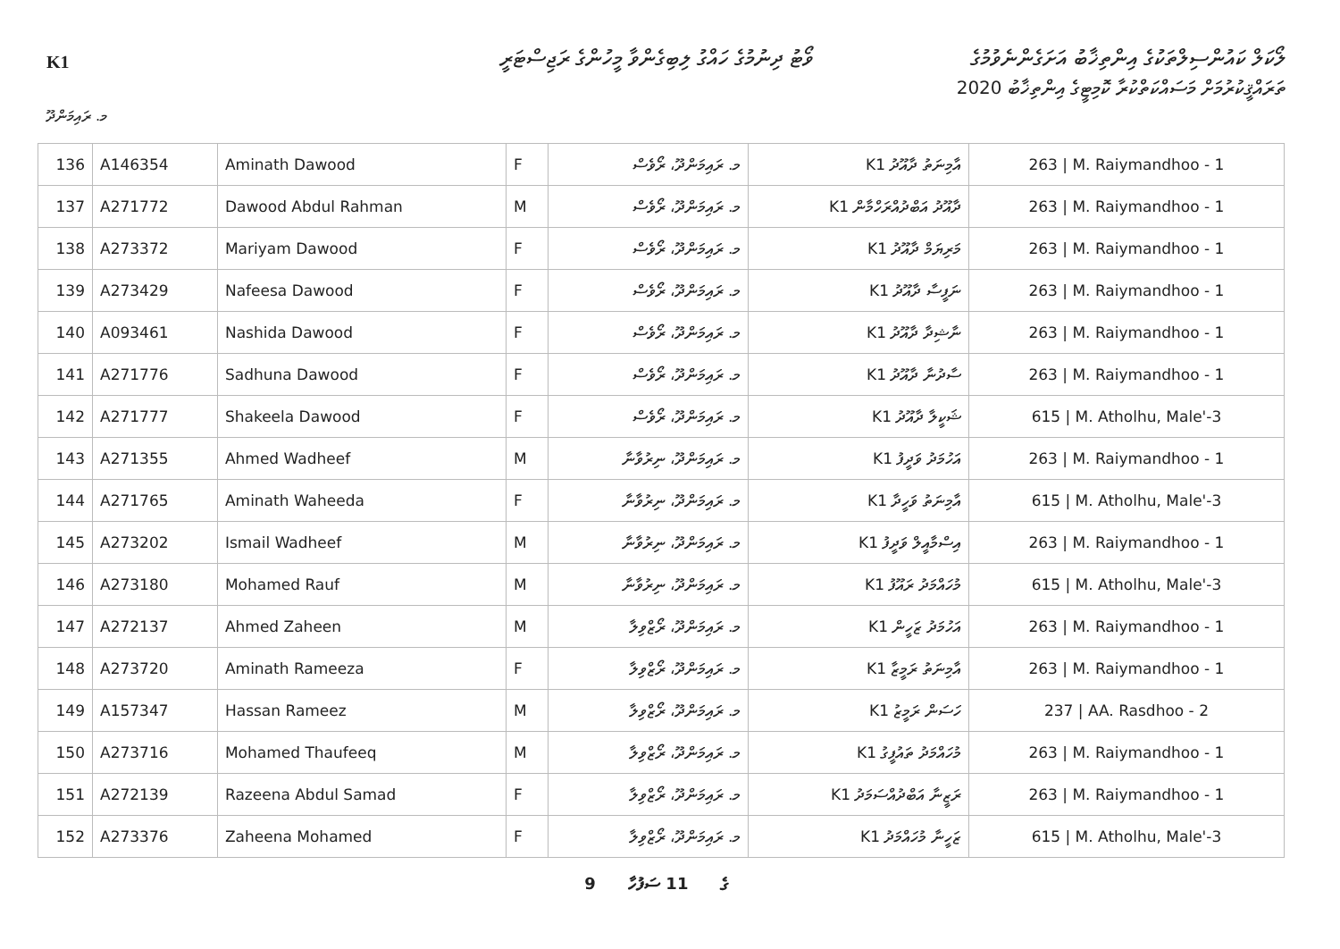K1
ވޯޓު ދިނުމުގެ ހައްގު ލިބިގެންވާ މީހުންގެ ރަޖިސްޓަރީ
ލޯކަލް ކައުންސިލްތަކުގެ އިންތިޚާބު އަށަގެންނެވުމުގެ
ތަރައްޤީކުރުމަށް މަސައްކަތްކުރާ ކޮމިޓީގެ އިންތިޚާބު 2020
މ. ރައިމަންދޫ
| 136 | A146354 | Aminath Dawood | F | މ. ރައިމަންދޫ، ރޯވެސް | އާމިނަތު ދާއޫދު K1 | 263 / M. Raiymandhoo - 1 |
| 137 | A271772 | Dawood Abdul Rahman | M | މ. ރައިމަންދޫ، ރޯވެސް | ދާއޫދު އަބްދުއްރަހްމާން K1 | 263 / M. Raiymandhoo - 1 |
| 138 | A273372 | Mariyam Dawood | F | މ. ރައިމަންދޫ، ރޯވެސް | މަރިޔަމް ދާއޫދު K1 | 263 / M. Raiymandhoo - 1 |
| 139 | A273429 | Nafeesa Dawood | F | މ. ރައިމަންދޫ، ރޯވެސް | ނަފީސާ ދާއޫދު K1 | 263 / M. Raiymandhoo - 1 |
| 140 | A093461 | Nashida Dawood | F | މ. ރައިމަންދޫ، ރޯވެސް | ނާޝިދާ ދާއޫދު K1 | 263 / M. Raiymandhoo - 1 |
| 141 | A271776 | Sadhuna Dawood | F | މ. ރައިމަންދޫ، ރޯވެސް | ސާދުނާ ދާއޫދު K1 | 263 / M. Raiymandhoo - 1 |
| 142 | A271777 | Shakeela Dawood | F | މ. ރައިމަންދޫ، ރޯވެސް | ޝަކީލާ ދާއޫދު K1 | 615 / M. Atholhu, Male'-3 |
| 143 | A271355 | Ahmed Wadheef | M | މ. ރައިމަންދޫ، ނިރުވާނާ | އަހުމަދު ވަދީފު K1 | 263 / M. Raiymandhoo - 1 |
| 144 | A271765 | Aminath Waheeda | F | މ. ރައިމަންދޫ، ނިރުވާނާ | އާމިނަތު ވަހީދާ K1 | 615 / M. Atholhu, Male'-3 |
| 145 | A273202 | Ismail Wadheef | M | މ. ރައިމަންދޫ، ނިރުވާނާ | އިސްމާއީލް ވަދީފު K1 | 263 / M. Raiymandhoo - 1 |
| 146 | A273180 | Mohamed Rauf | M | މ. ރައިމަންދޫ، ނިރުވާނާ | މުހައްމަދު ރައޫފު K1 | 615 / M. Atholhu, Male'-3 |
| 147 | A272137 | Ahmed Zaheen | M | މ. ރައިމަންދޫ، ރޯޒްވިލާ | އަހުމަދު ޒަހީން K1 | 263 / M. Raiymandhoo - 1 |
| 148 | A273720 | Aminath Rameeza | F | މ. ރައިމަންދޫ، ރޯޒްވިލާ | އާމިނަތު ރަމީޒާ K1 | 263 / M. Raiymandhoo - 1 |
| 149 | A157347 | Hassan Rameez | M | މ. ރައިމަންދޫ، ރޯޒްވިލާ | ހަސަން ރަމީޒު K1 | 237 / AA. Rasdhoo - 2 |
| 150 | A273716 | Mohamed Thaufeeq | M | މ. ރައިމަންދޫ، ރޯޒްވިލާ | މުހައްމަދު ތައުފީގު K1 | 263 / M. Raiymandhoo - 1 |
| 151 | A272139 | Razeena Abdul Samad | F | މ. ރައިމަންދޫ، ރޯޒްވިލާ | ރަޒީނާ އަބްދުއްސަމަދު K1 | 263 / M. Raiymandhoo - 1 |
| 152 | A273376 | Zaheena Mohamed | F | މ. ރައިމަންދޫ، ރޯޒްވިލާ | ޒަހީނާ މުހައްމަދު K1 | 615 / M. Atholhu, Male'-3 |
9 ގެ 11 ސަފުހާ